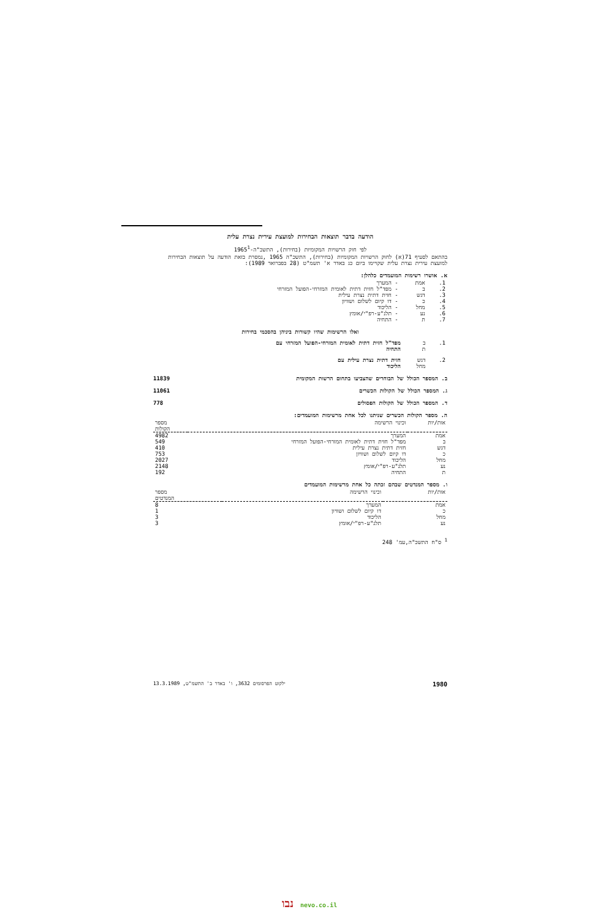הודעה בדבר תוצאות הבחירות למועצת עירית נצרת עלית
לפי חוק הרשויות המקומיות (בחירות), התשכ"ה-1965<sup>1</sup>
בהתאם לסעיף 71(א) לחוק הרשויות המקומיות (בחירות), התשכ"ה 1965 ,נמסרת בזאת הודעה על תוצאות הבחירות למועצת עירית נצרת עלית שקויימו ביום כג באדר א' תשמ"ט (28 בפברואר 1989):
א. אושרו רשימות המועמדים כלהלן:
| 1. | אמת | - המערך |
| 2. | ב | - מפד"ל חזית דתית לאומית המזרחי-הפועל המזרחי |
| 3. | דגש | - חזית דתית נצרת עילית |
| 4. | כ | - דו קיום לשלום ושוויון |
| 5. | מחל | - הליכוד |
| 6. | נע | - תלנ"ע-רפ"י/אומץ |
| 7. | ת | - התחיה |
ואלו הרשימות שהיו קשורות ביניהן בהסכמי בחירות
| 1. | ב ת | מפד"ל חזית דתית לאומית המזרחי-הפועל המזרחי עם התחיה |
| 2. | דגש מחל | חזית דתית נצרת עילית עם הליכוד |
ב. המספר הכולל של הבוחרים שהצביעו בתחום הרשות המקומית 11839
ג. המספר הכולל של הקולות הכשרים 11061
ד. המספר הכולל של הקולות הפסולים 778
ה. מספר הקולות הכשרים שניתנו לכל אחת מרשימות המועמדים:
| אות/יות | וכינוי הרשימה | מספר הקולות |
| --- | --- | --- |
| אמת | המערך | 4982 |
| ב | מפד"ל חזית דתית לאומית המזרחי-הפועל המזרחי | 549 |
| דגש | חזית דתית נצרת עילית | 410 |
| כ | דו קיום לשלום ושוויון | 753 |
| מחל | הליכוד | 2027 |
| נע | תלנ"ע-רפ"י/אומץ | 2148 |
| ת | התחיה | 192 |
ו. מספר המנדטים שבהם זכתה כל אחת מרשימות המועמדים
| אות/יות | וכינוי הרשימה | מספר המנדטים |
| --- | --- | --- |
| אמת | המערך | 8 |
| כ | דו קיום לשלום ושוויון | 1 |
| מחל | הליכוד | 3 |
| נע | תלנ"ע-רפ"י/אומץ | 3 |
<sup>1</sup> ס"ח התשכ"ה,עמ' 248
1980 ילקוט הפרסומים 3632, ו' באדר ב' התשמ"ט, 13.3.1989
נבו nevo.co.il